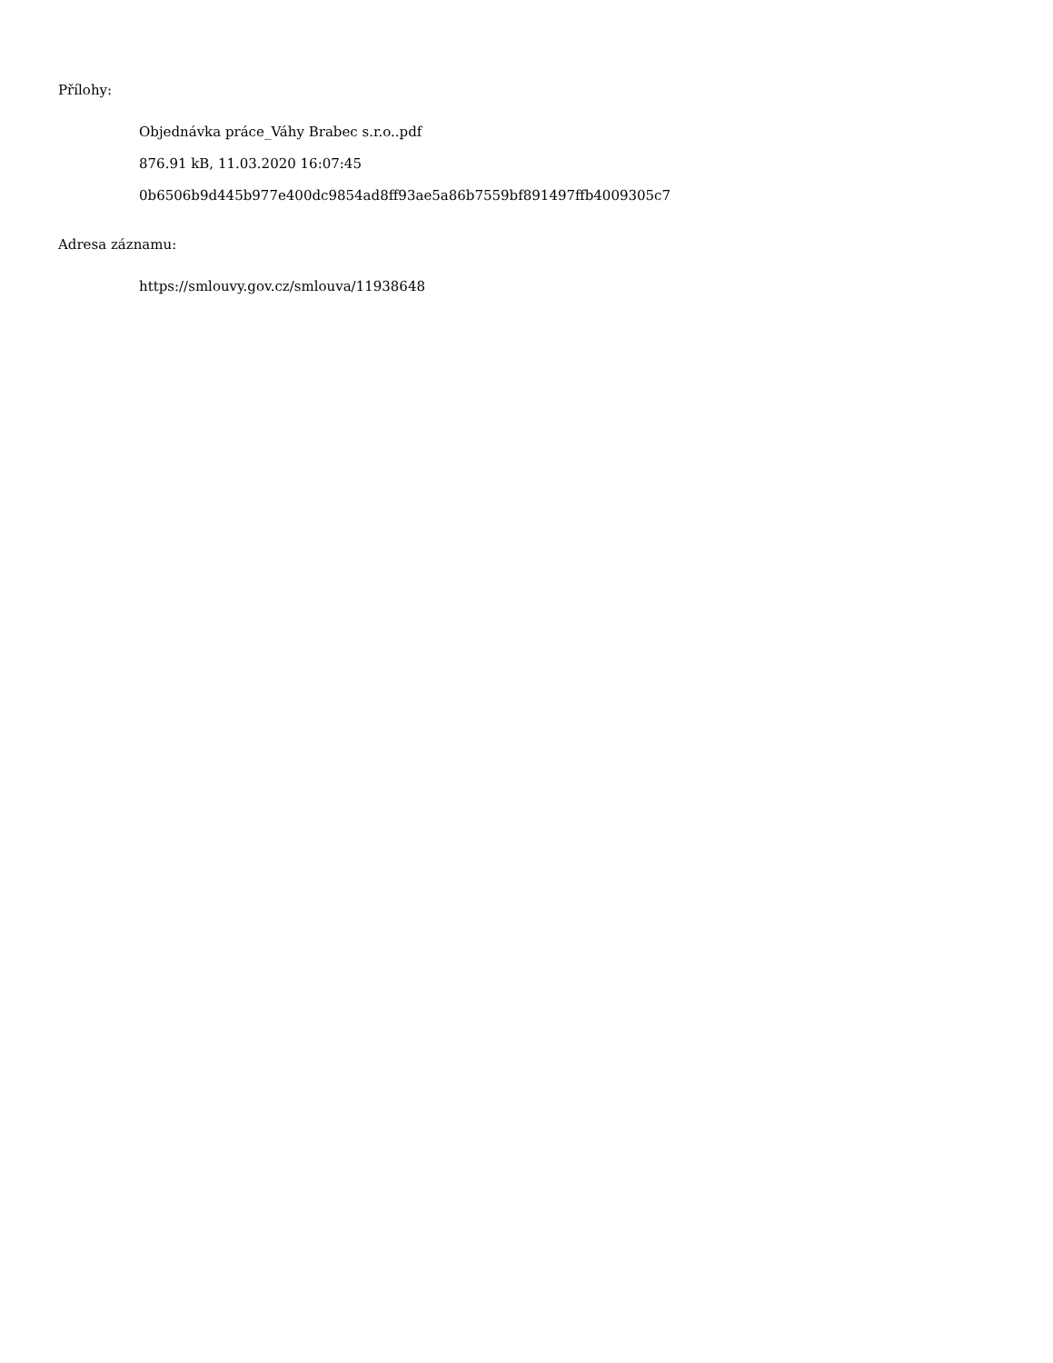Přílohy:
Objednávka práce_Váhy Brabec s.r.o..pdf
876.91 kB, 11.03.2020 16:07:45
0b6506b9d445b977e400dc9854ad8ff93ae5a86b7559bf891497ffb4009305c7
Adresa záznamu:
https://smlouvy.gov.cz/smlouva/11938648